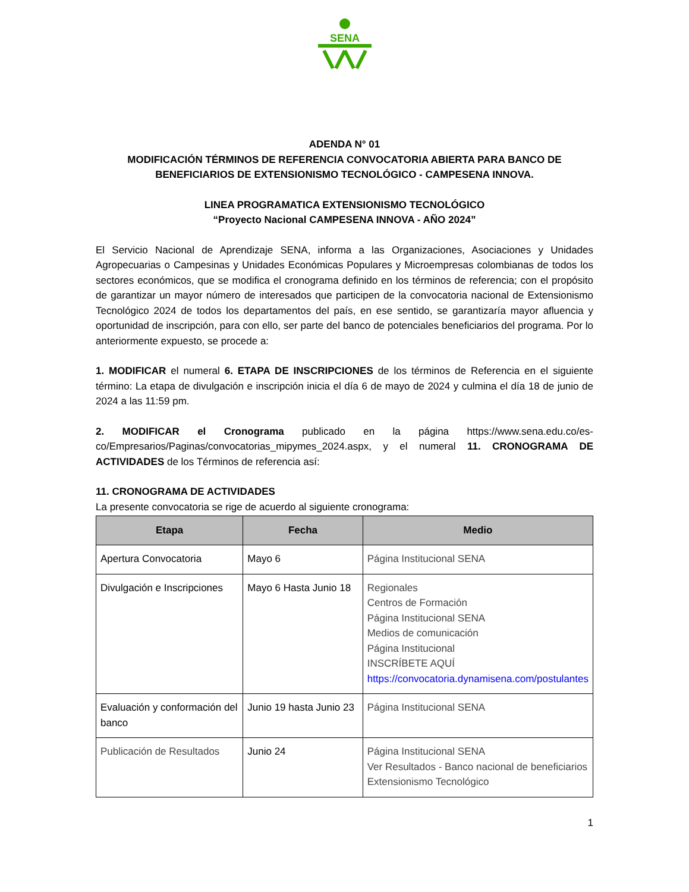SENA
ADENDA N° 01
MODIFICACIÓN TÉRMINOS DE REFERENCIA CONVOCATORIA ABIERTA PARA BANCO DE BENEFICIARIOS DE EXTENSIONISMO TECNOLÓGICO - CAMPESENA INNOVA.
LINEA PROGRAMATICA EXTENSIONISMO TECNOLÓGICO
“Proyecto Nacional CAMPESENA INNOVA - AÑO 2024”
El Servicio Nacional de Aprendizaje SENA, informa a las Organizaciones, Asociaciones y Unidades Agropecuarias o Campesinas y Unidades Económicas Populares y Microempresas colombianas de todos los sectores económicos, que se modifica el cronograma definido en los términos de referencia; con el propósito de garantizar un mayor número de interesados que participen de la convocatoria nacional de Extensionismo Tecnológico 2024 de todos los departamentos del país, en ese sentido, se garantizaría mayor afluencia y oportunidad de inscripción, para con ello, ser parte del banco de potenciales beneficiarios del programa. Por lo anteriormente expuesto, se procede a:
1. MODIFICAR el numeral 6. ETAPA DE INSCRIPCIONES de los términos de Referencia en el siguiente término: La etapa de divulgación e inscripción inicia el día 6 de mayo de 2024 y culmina el día 18 de junio de 2024 a las 11:59 pm.
2. MODIFICAR el Cronograma publicado en la página https://www.sena.edu.co/es-co/Empresarios/Paginas/convocatorias_mipymes_2024.aspx, y el numeral 11. CRONOGRAMA DE ACTIVIDADES de los Términos de referencia así:
11. CRONOGRAMA DE ACTIVIDADES
La presente convocatoria se rige de acuerdo al siguiente cronograma:
| Etapa | Fecha | Medio |
| --- | --- | --- |
| Apertura Convocatoria | Mayo 6 | Página Institucional SENA |
| Divulgación e Inscripciones | Mayo 6 Hasta Junio 18 | Regionales Centros de Formación Página Institucional SENA Medios de comunicación Página Institucional INSCRÍBETE AQUÍ https://convocatoria.dynamisena.com/postulantes |
| Evaluación y conformación del banco | Junio 19 hasta Junio 23 | Página Institucional SENA |
| Publicación de Resultados | Junio 24 | Página Institucional SENA Ver Resultados - Banco nacional de beneficiarios Extensionismo Tecnológico |
1